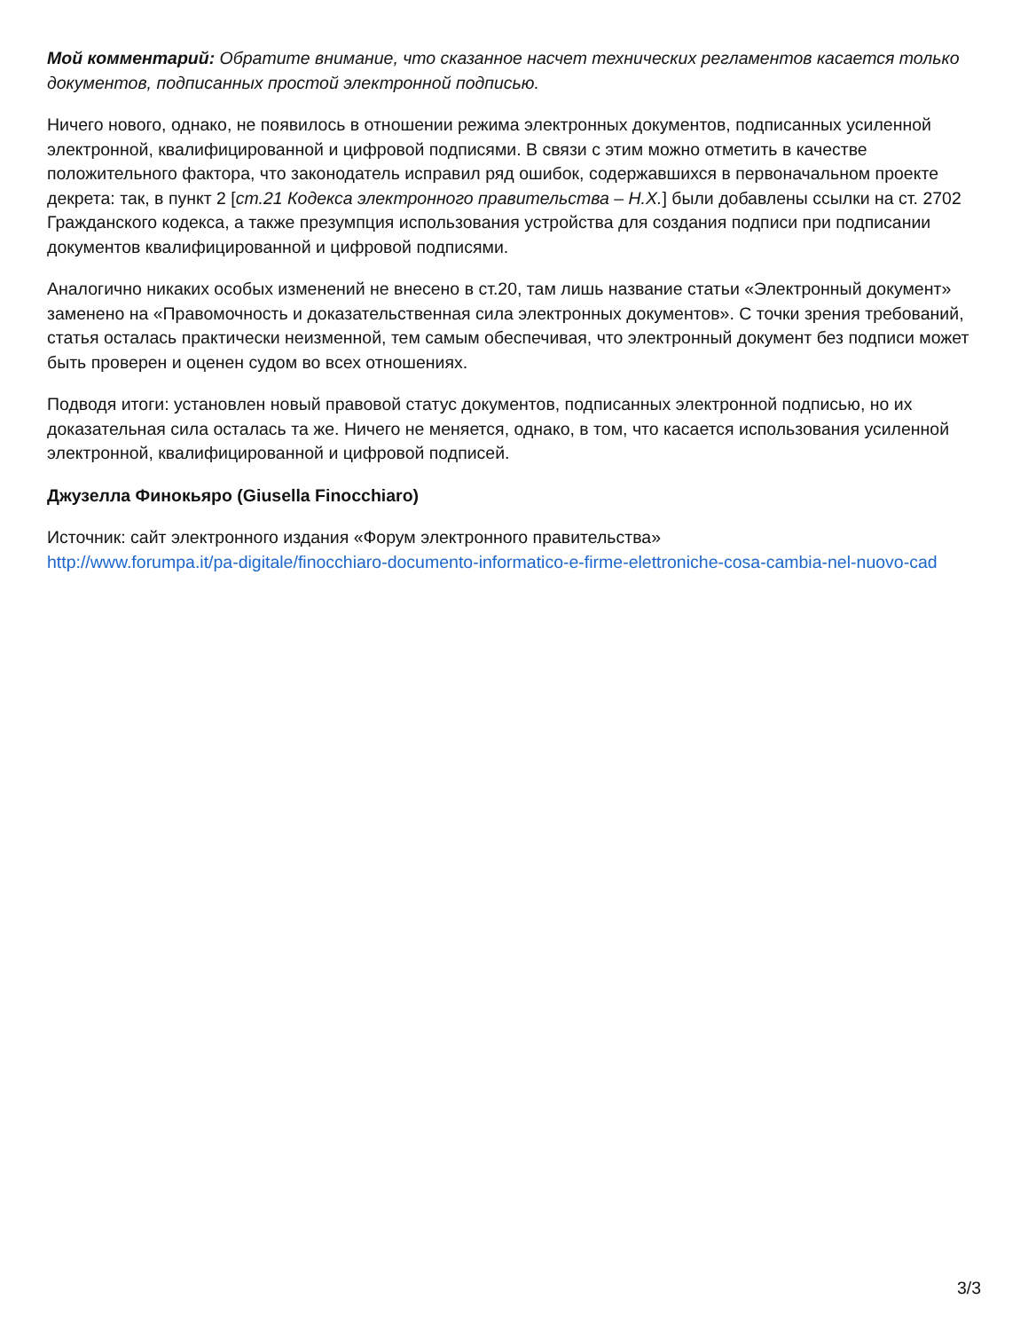Мой комментарий: Обратите внимание, что сказанное насчет технических регламентов касается только документов, подписанных простой электронной подписью.
Ничего нового, однако, не появилось в отношении режима электронных документов, подписанных усиленной электронной, квалифицированной и цифровой подписями. В связи с этим можно отметить в качестве положительного фактора, что законодатель исправил ряд ошибок, содержавшихся в первоначальном проекте декрета: так, в пункт 2 [ст.21 Кодекса электронного правительства – Н.Х.] были добавлены ссылки на ст. 2702 Гражданского кодекса, а также презумпция использования устройства для создания подписи при подписании документов квалифицированной и цифровой подписями.
Аналогично никаких особых изменений не внесено в ст.20, там лишь название статьи «Электронный документ» заменено на «Правомочность и доказательственная сила электронных документов». С точки зрения требований, статья осталась практически неизменной, тем самым обеспечивая, что электронный документ без подписи может быть проверен и оценен судом во всех отношениях.
Подводя итоги: установлен новый правовой статус документов, подписанных электронной подписью, но их доказательная сила осталась та же. Ничего не меняется, однако, в том, что касается использования усиленной электронной, квалифицированной и цифровой подписей.
Джузелла Финокьяро (Giusella Finocchiaro)
Источник: сайт электронного издания «Форум электронного правительства»
http://www.forumpa.it/pa-digitale/finocchiaro-documento-informatico-e-firme-elettroniche-cosa-cambia-nel-nuovo-cad
3/3